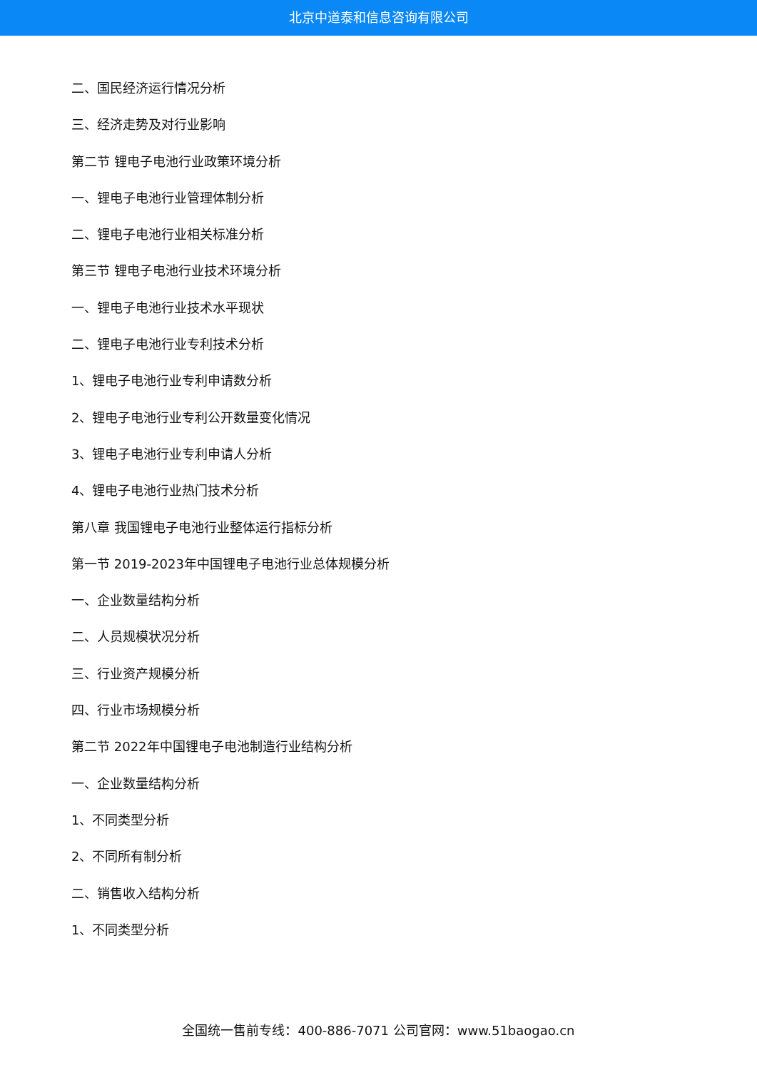北京中道泰和信息咨询有限公司
二、国民经济运行情况分析
三、经济走势及对行业影响
第二节 锂电子电池行业政策环境分析
一、锂电子电池行业管理体制分析
二、锂电子电池行业相关标准分析
第三节 锂电子电池行业技术环境分析
一、锂电子电池行业技术水平现状
二、锂电子电池行业专利技术分析
1、锂电子电池行业专利申请数分析
2、锂电子电池行业专利公开数量变化情况
3、锂电子电池行业专利申请人分析
4、锂电子电池行业热门技术分析
第八章 我国锂电子电池行业整体运行指标分析
第一节 2019-2023年中国锂电子电池行业总体规模分析
一、企业数量结构分析
二、人员规模状况分析
三、行业资产规模分析
四、行业市场规模分析
第二节 2022年中国锂电子电池制造行业结构分析
一、企业数量结构分析
1、不同类型分析
2、不同所有制分析
二、销售收入结构分析
1、不同类型分析
全国统一售前专线：400-886-7071 公司官网：www.51baogao.cn